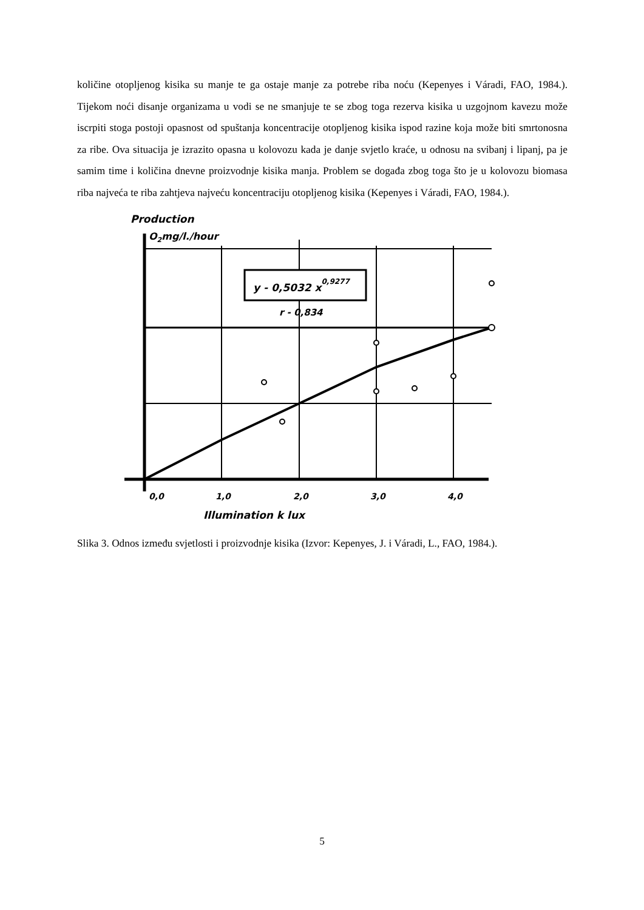količine otopljenog kisika su manje te ga ostaje manje za potrebe riba noću (Kepenyes i Váradi, FAO, 1984.). Tijekom noći disanje organizama u vodi se ne smanjuje te se zbog toga rezerva kisika u uzgojnom kavezu može iscrpiti stoga postoji opasnost od spuštanja koncentracije otopljenog kisika ispod razine koja može biti smrtonosna za ribe. Ova situacija je izrazito opasna u kolovozu kada je danje svjetlo kraće, u odnosu na svibanj i lipanj, pa je samim time i količina dnevne proizvodnje kisika manja. Problem se događa zbog toga što je u kolovozu biomasa riba najveća te riba zahtjeva najveću koncentraciju otopljenog kisika (Kepenyes i Váradi, FAO, 1984.).
Production
O2mg/l./hour
y - 0,5032 x0,9277
r - 0,834
0,0
1,0
2,0
3,0
4,0
Illumination k lux
Slika 3. Odnos između svjetlosti i proizvodnje kisika (Izvor: Kepenyes, J. i Váradi, L., FAO, 1984.).
5